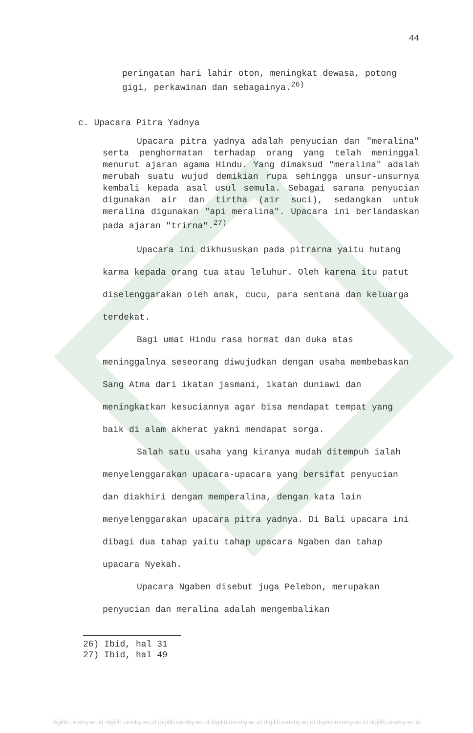44
peringatan hari lahir oton, meningkat dewasa, potong gigi, perkawinan dan sebagainya.<sup>26)</sup>
c. Upacara Pitra Yadnya
Upacara pitra yadnya adalah penyucian dan "meralina" serta penghormatan terhadap orang yang telah meninggal menurut ajaran agama Hindu. Yang dimaksud "meralina" adalah merubah suatu wujud demikian rupa sehingga unsur-unsurnya kembali kepada asal usul semula. Sebagai sarana penyucian digunakan air dan tirtha (air suci), sedangkan untuk meralina digunakan "api meralina". Upacara ini berlandaskan pada ajaran "trirna".<sup>27)</sup>
Upacara ini dikhususkan pada pitrarna yaitu hutang karma kepada orang tua atau leluhur. Oleh karena itu patut diselenggarakan oleh anak, cucu, para sentana dan keluarga terdekat.
Bagi umat Hindu rasa hormat dan duka atas meninggalnya seseorang diwujudkan dengan usaha membebaskan Sang Atma dari ikatan jasmani, ikatan duniawi dan meningkatkan kesuciannya agar bisa mendapat tempat yang baik di alam akherat yakni mendapat sorga.
Salah satu usaha yang kiranya mudah ditempuh ialah menyelenggarakan upacara-upacara yang bersifat penyucian dan diakhiri dengan memperalina, dengan kata lain menyelenggarakan upacara pitra yadnya. Di Bali upacara ini dibagi dua tahap yaitu tahap upacara Ngaben dan tahap upacara Nyekah.
Upacara Ngaben disebut juga Pelebon, merupakan penyucian dan meralina adalah mengembalikan
26) Ibid, hal 31
27) Ibid, hal 49
digilib.uinsby.ac.id digilib.uinsby.ac.id digilib.uinsby.ac.id digilib.uinsby.ac.id digilib.uinsby.ac.id digilib.uinsby.ac.id digilib.uinsby.ac.id